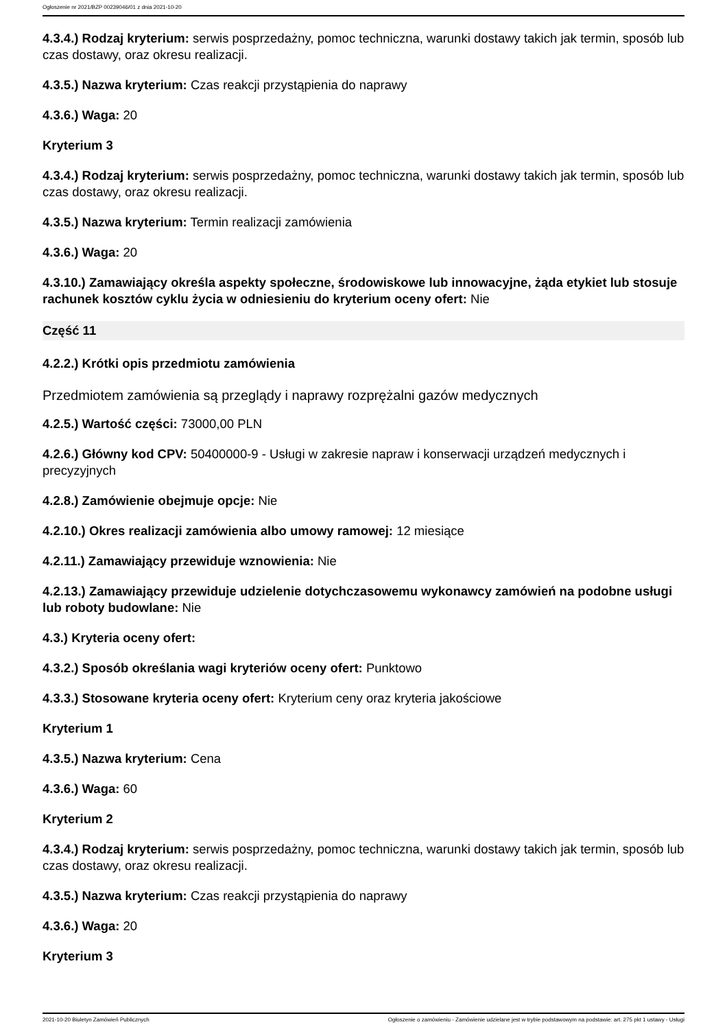Ogłoszenie nr 2021/BZP 00239046/01 z dnia 2021-10-20
4.3.4.) Rodzaj kryterium: serwis posprzedażny, pomoc techniczna, warunki dostawy takich jak termin, sposób lub czas dostawy, oraz okresu realizacji.
4.3.5.) Nazwa kryterium: Czas reakcji przystąpienia do naprawy
4.3.6.) Waga: 20
Kryterium 3
4.3.4.) Rodzaj kryterium: serwis posprzedażny, pomoc techniczna, warunki dostawy takich jak termin, sposób lub czas dostawy, oraz okresu realizacji.
4.3.5.) Nazwa kryterium: Termin realizacji zamówienia
4.3.6.) Waga: 20
4.3.10.) Zamawiający określa aspekty społeczne, środowiskowe lub innowacyjne, żąda etykiet lub stosuje rachunek kosztów cyklu życia w odniesieniu do kryterium oceny ofert: Nie
Część 11
4.2.2.) Krótki opis przedmiotu zamówienia
Przedmiotem zamówienia są przeglądy i naprawy rozprężalni gazów medycznych
4.2.5.) Wartość części: 73000,00 PLN
4.2.6.) Główny kod CPV: 50400000-9 - Usługi w zakresie napraw i konserwacji urządzeń medycznych i precyzyjnych
4.2.8.) Zamówienie obejmuje opcje: Nie
4.2.10.) Okres realizacji zamówienia albo umowy ramowej: 12 miesiące
4.2.11.) Zamawiający przewiduje wznowienia: Nie
4.2.13.) Zamawiający przewiduje udzielenie dotychczasowemu wykonawcy zamówień na podobne usługi lub roboty budowlane: Nie
4.3.) Kryteria oceny ofert:
4.3.2.) Sposób określania wagi kryteriów oceny ofert: Punktowo
4.3.3.) Stosowane kryteria oceny ofert: Kryterium ceny oraz kryteria jakościowe
Kryterium 1
4.3.5.) Nazwa kryterium: Cena
4.3.6.) Waga: 60
Kryterium 2
4.3.4.) Rodzaj kryterium: serwis posprzedażny, pomoc techniczna, warunki dostawy takich jak termin, sposób lub czas dostawy, oraz okresu realizacji.
4.3.5.) Nazwa kryterium: Czas reakcji przystąpienia do naprawy
4.3.6.) Waga: 20
Kryterium 3
2021-10-20 Biuletyn Zamówień Publicznych Ogłoszenie o zamówieniu - Zamówienie udzielane jest w trybie podstawowym na podstawie: art. 275 pkt 1 ustawy - Usługi